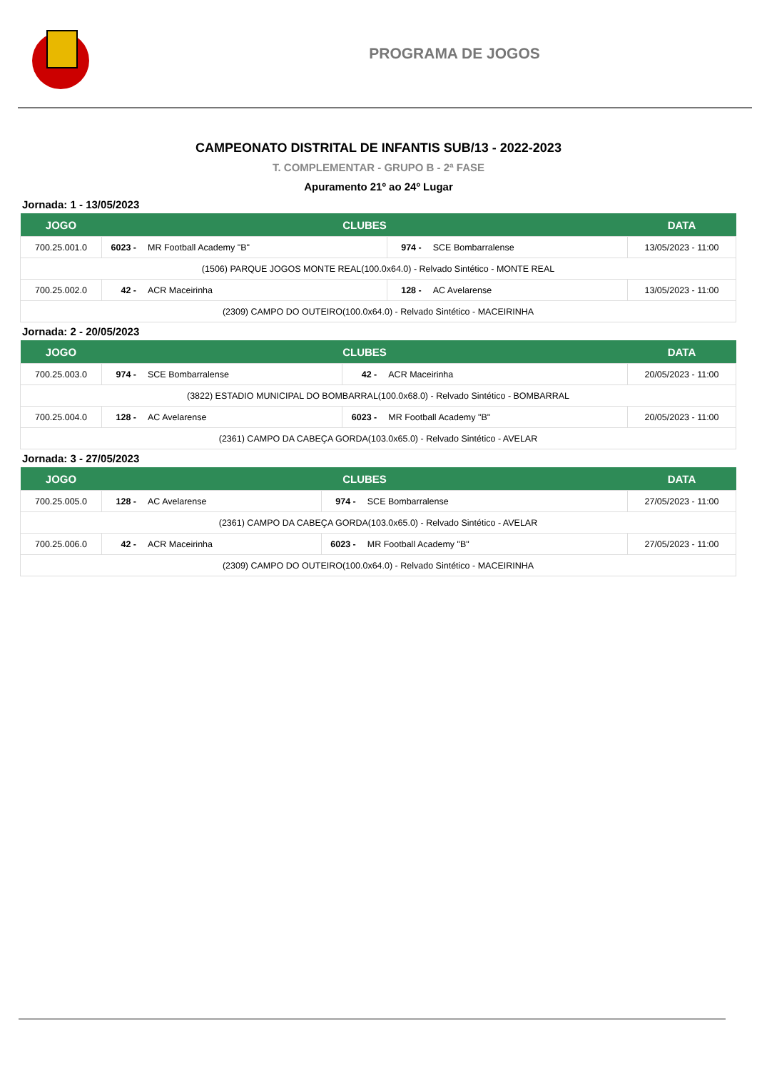PROGRAMA DE JOGOS
CAMPEONATO DISTRITAL DE INFANTIS SUB/13 - 2022-2023
T. COMPLEMENTAR - GRUPO B - 2ª FASE
Apuramento 21º ao 24º Lugar
Jornada: 1 - 13/05/2023
| JOGO | CLUBES | | | | DATA |
| --- | --- | --- | --- | --- | --- |
| 700.25.001.0 | 6023 - | MR Football Academy "B" | 974 - | SCE Bombarralense | 13/05/2023 - 11:00 |
| (1506) PARQUE JOGOS MONTE REAL(100.0x64.0) - Relvado Sintético - MONTE REAL | | | | | |
| 700.25.002.0 | 42 - | ACR Maceirinha | 128 - | AC Avelarense | 13/05/2023 - 11:00 |
| (2309) CAMPO DO OUTEIRO(100.0x64.0) - Relvado Sintético - MACEIRINHA | | | | | |
Jornada: 2 - 20/05/2023
| JOGO | CLUBES | | | | DATA |
| --- | --- | --- | --- | --- | --- |
| 700.25.003.0 | 974 - | SCE Bombarralense | 42 - | ACR Maceirinha | 20/05/2023 - 11:00 |
| (3822) ESTADIO MUNICIPAL DO BOMBARRAL(100.0x68.0) - Relvado Sintético - BOMBARRAL | | | | | |
| 700.25.004.0 | 128 - | AC Avelarense | 6023 - | MR Football Academy "B" | 20/05/2023 - 11:00 |
| (2361) CAMPO DA CABEÇA GORDA(103.0x65.0) - Relvado Sintético - AVELAR | | | | | |
Jornada: 3 - 27/05/2023
| JOGO | CLUBES | | | | DATA |
| --- | --- | --- | --- | --- | --- |
| 700.25.005.0 | 128 - | AC Avelarense | 974 - | SCE Bombarralense | 27/05/2023 - 11:00 |
| (2361) CAMPO DA CABEÇA GORDA(103.0x65.0) - Relvado Sintético - AVELAR | | | | | |
| 700.25.006.0 | 42 - | ACR Maceirinha | 6023 - | MR Football Academy "B" | 27/05/2023 - 11:00 |
| (2309) CAMPO DO OUTEIRO(100.0x64.0) - Relvado Sintético - MACEIRINHA | | | | | |